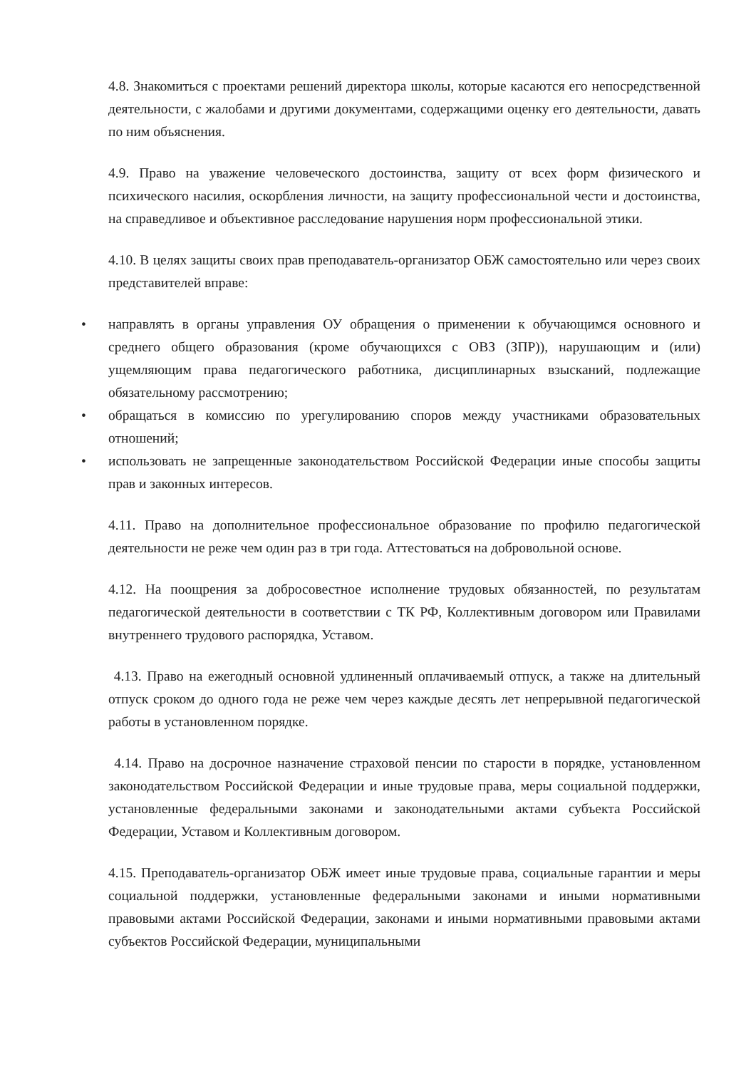4.8. Знакомиться с проектами решений директора школы, которые касаются его непосредственной деятельности, с жалобами и другими документами, содержащими оценку его деятельности, давать по ним объяснения.
4.9. Право на уважение человеческого достоинства, защиту от всех форм физического и психического насилия, оскорбления личности, на защиту профессиональной чести и достоинства, на справедливое и объективное расследование нарушения норм профессиональной этики.
4.10. В целях защиты своих прав преподаватель-организатор ОБЖ самостоятельно или через своих представителей вправе:
• направлять в органы управления ОУ обращения о применении к обучающимся основного и среднего общего образования (кроме обучающихся с ОВЗ (ЗПР)), нарушающим и (или) ущемляющим права педагогического работника, дисциплинарных взысканий, подлежащие обязательному рассмотрению;
• обращаться в комиссию по урегулированию споров между участниками образовательных отношений;
• использовать не запрещенные законодательством Российской Федерации иные способы защиты прав и законных интересов.
4.11. Право на дополнительное профессиональное образование по профилю педагогической деятельности не реже чем один раз в три года. Аттестоваться на добровольной основе.
4.12. На поощрения за добросовестное исполнение трудовых обязанностей, по результатам педагогической деятельности в соответствии с ТК РФ, Коллективным договором или Правилами внутреннего трудового распорядка, Уставом.
4.13. Право на ежегодный основной удлиненный оплачиваемый отпуск, а также на длительный отпуск сроком до одного года не реже чем через каждые десять лет непрерывной педагогической работы в установленном порядке.
4.14. Право на досрочное назначение страховой пенсии по старости в порядке, установленном законодательством Российской Федерации и иные трудовые права, меры социальной поддержки, установленные федеральными законами и законодательными актами субъекта Российской Федерации, Уставом и Коллективным договором.
4.15. Преподаватель-организатор ОБЖ имеет иные трудовые права, социальные гарантии и меры социальной поддержки, установленные федеральными законами и иными нормативными правовыми актами Российской Федерации, законами и иными нормативными правовыми актами субъектов Российской Федерации, муниципальными